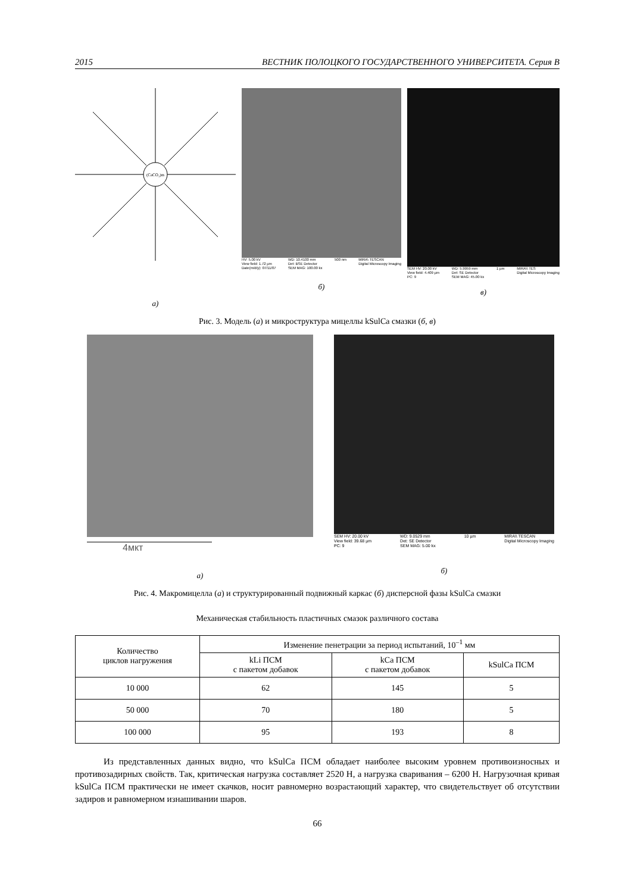2015 ВЕСТНИК ПОЛОЦКОГО ГОСУДАРСТВЕННОГО УНИВЕРСИТЕТА. Серия В
(CaCO₃)m
а)
HV: 5.00 kV
View field: 1.72 µm
Date(m/d/y): 07/11/07 WD: 10.4100 mm
Det: BSE Detector
SEM MAG: 100.00 kx 500 nm MIRA\ TESCAN
Digital Microscopy Imaging
б)
SEM HV: 20.00 kV
View field: 4.409 µm
PC: 9 WD: 5.9959 mm
Det: SE Detector
SEM MAG: 45.00 kx 1 µm MIRA\\ TES
Digital Microscopy Imaging
в)
Рис. 3. Модель (а) и микроструктура мицеллы kSulCa смазки (б, в)
4мкт
а)
SEM HV: 20.00 kV
View field: 39.68 µm
PC: 9 WD: 9.0529 mm
Det: SE Detector
SEM MAG: 5.00 kx 10 µm MIRA\\ TESCAN
Digital Microscopy Imaging
б)
Рис. 4. Макромицелла (а) и структурированный подвижный каркас (б) дисперсной фазы kSulCa смазки
Механическая стабильность пластичных смазок различного состава
| Количество циклов нагружения | Изменение пенетрации за период испытаний, 10<sup>–1</sup> мм | | |
| --- | --- | --- | --- |
| | kLi ПСМ с пакетом добавок | kCa ПСМ с пакетом добавок | kSulCa ПСМ |
| 10 000 | 62 | 145 | 5 |
| 50 000 | 70 | 180 | 5 |
| 100 000 | 95 | 193 | 8 |
Из представленных данных видно, что kSulCa ПСМ обладает наиболее высоким уровнем противоизносных и противозадирных свойств. Так, критическая нагрузка составляет 2520 Н, а нагрузка сваривания – 6200 Н. Нагрузочная кривая kSulCa ПСМ практически не имеет скачков, носит равномерно возрастающий характер, что свидетельствует об отсутствии задиров и равномерном изнашивании шаров.
66